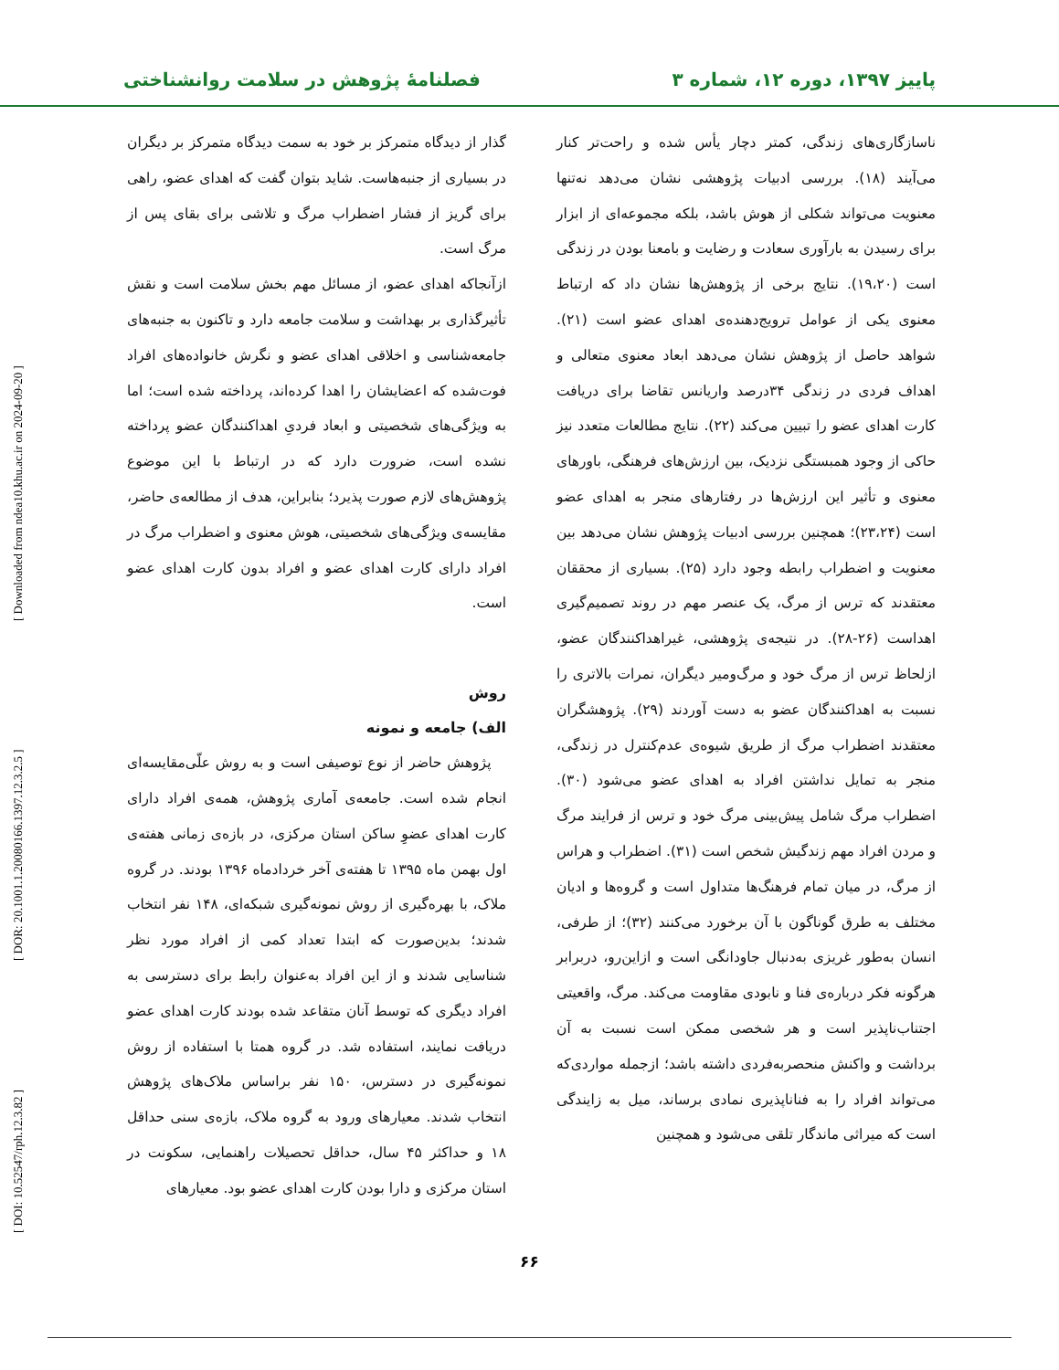پاییز ۱۳۹۷، دوره ۱۲، شماره ۳ فصلنامهٔ پژوهش در سلامت روانشناختی
[ DOI: 10.52547/rph.12.3.82 ] [ DOR: 20.1001.1.20080166.1397.12.3.2.5 ] [ Downloaded from ndea10.khu.ac.ir on 2024-09-20 ]
ناسازگاری‌های زندگی، کمتر دچار یأس شده و راحت‌تر کنار می‌آیند (۱۸). بررسی ادبیات پژوهشی نشان می‌دهد نه‌تنها معنویت می‌تواند شکلی از هوش باشد، بلکه مجموعه‌ای از ابزار برای رسیدن به بارآوری سعادت و رضایت و بامعنا بودن در زندگی است (۱۹،۲۰). نتایج برخی از پژوهش‌ها نشان داد که ارتباط معنوی یکی از عوامل ترویج‌دهنده‌ی اهدای عضو است (۲۱). شواهد حاصل از پژوهش نشان می‌دهد ابعاد معنوی متعالی و اهداف فردی در زندگی ۳۴درصد واریانس تقاضا برای دریافت کارت اهدای عضو را تبیین می‌کند (۲۲). نتایج مطالعات متعدد نیز حاکی از وجود همبستگی نزدیک، بین ارزش‌های فرهنگی، باورهای معنوی و تأثیر این ارزش‌ها در رفتارهای منجر به اهدای عضو است (۲۳،۲۴)؛ همچنین بررسی ادبیات پژوهش نشان می‌دهد بین معنویت و اضطراب رابطه وجود دارد (۲۵). بسیاری از محققان معتقدند که ترس از مرگ، یک عنصر مهم در روند تصمیم‌گیری اهداست (۲۶-۲۸). در نتیجه‌ی پژوهشی، غیراهداکنندگان عضو، ازلحاظ ترس از مرگ خود و مرگ‌ومیر دیگران، نمرات بالاتری را نسبت به اهداکنندگان عضو به دست آوردند (۲۹). پژوهشگران معتقدند اضطراب مرگ از طریق شیوه‌ی عدم‌کنترل در زندگی، منجر به تمایل نداشتن افراد به اهدای عضو می‌شود (۳۰). اضطراب مرگ شامل پیش‌بینی مرگ خود و ترس از فرایند مرگ و مردن افراد مهم زندگیش شخص است (۳۱). اضطراب و هراس از مرگ، در میان تمام فرهنگ‌ها متداول است و گروه‌ها و ادیان مختلف به طرق گوناگون با آن برخورد می‌کنند (۳۲)؛ از طرفی، انسان به‌طور غریزی به‌دنبال جاودانگی است و ازاین‌رو، دربرابر هرگونه فکر درباره‌ی فنا و نابودی مقاومت می‌کند. مرگ، واقعیتی اجتناب‌ناپذیر است و هر شخصی ممکن است نسبت به آن برداشت و واکنش منحصربه‌فردی داشته باشد؛ ازجمله مواردی‌که می‌تواند افراد را به فناناپذیری نمادی برساند، میل به زایندگی است که میراثی ماندگار تلقی می‌شود و همچنین
گذار از دیدگاه متمرکز بر خود به سمت دیدگاه متمرکز بر دیگران در بسیاری از جنبه‌هاست. شاید بتوان گفت که اهدای عضو، راهی برای گریز از فشار اضطراب مرگ و تلاشی برای بقای پس از مرگ است.
ازآنجاکه اهدای عضو، از مسائل مهم بخش سلامت است و نقش تأثیرگذاری بر بهداشت و سلامت جامعه دارد و تاکنون به جنبه‌های جامعه‌شناسی و اخلاقی اهدای عضو و نگرش خانواده‌های افراد فوت‌شده که اعضایشان را اهدا کرده‌اند، پرداخته شده است؛ اما به ویژگی‌های شخصیتی و ابعاد فردیِ اهداکنندگان عضو پرداخته نشده است، ضرورت دارد که در ارتباط با این موضوع پژوهش‌های لازم صورت پذیرد؛ بنابراین، هدف از مطالعه‌ی حاضر، مقایسه‌ی ویژگی‌های شخصیتی، هوش معنوی و اضطراب مرگ در افراد دارای کارت اهدای عضو و افراد بدون کارت اهدای عضو است.
روش
الف) جامعه و نمونه
پژوهش حاضر از نوع توصیفی است و به روش علّی‌مقایسه‌ای انجام شده است. جامعه‌ی آماری پژوهش، همه‌ی افراد دارای کارت اهدای عضوِ ساکن استان مرکزی، در بازه‌ی زمانی هفته‌ی اول بهمن ماه ۱۳۹۵ تا هفته‌ی آخر خردادماه ۱۳۹۶ بودند. در گروه ملاک، با بهره‌گیری از روش نمونه‌گیری شبکه‌ای، ۱۴۸ نفر انتخاب شدند؛ بدین‌صورت که ابتدا تعداد کمی از افراد مورد نظر شناسایی شدند و از این افراد به‌عنوان رابط برای دسترسی به افراد دیگری که توسط آنان متقاعد شده بودند کارت اهدای عضو دریافت نمایند، استفاده شد. در گروه همتا با استفاده از روش نمونه‌گیری در دسترس، ۱۵۰ نفر براساس ملاک‌های پژوهش انتخاب شدند. معیارهای ورود به گروه ملاک، بازه‌ی سنی حداقل ۱۸ و حداکثر ۴۵ سال، حداقل تحصیلات راهنمایی، سکونت در استان مرکزی و دارا بودن کارت اهدای عضو بود. معیارهای
۶۶